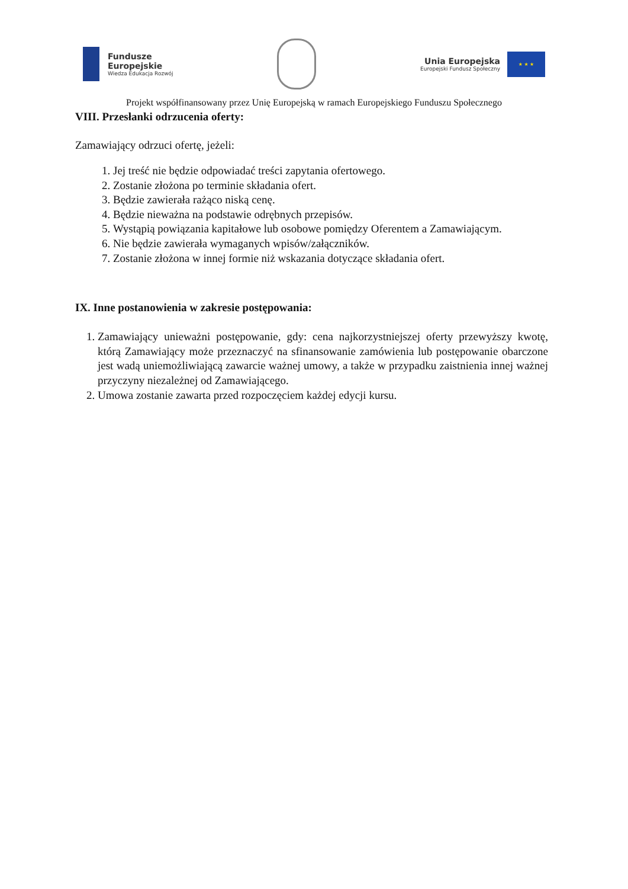Fundusze
Europejskie
Wiedza Edukacja Rozwój
Unia Europejska
Europejski Fundusz Społeczny
★ ★ ★
Projekt współfinansowany przez Unię Europejską w ramach Europejskiego Funduszu Społecznego
VIII. Przesłanki odrzucenia oferty:
Zamawiający odrzuci ofertę, jeżeli:
1. Jej treść nie będzie odpowiadać treści zapytania ofertowego.
2. Zostanie złożona po terminie składania ofert.
3. Będzie zawierała rażąco niską cenę.
4. Będzie nieważna na podstawie odrębnych przepisów.
5. Wystąpią powiązania kapitałowe lub osobowe pomiędzy Oferentem a Zamawiającym.
6. Nie będzie zawierała wymaganych wpisów/załączników.
7. Zostanie złożona w innej formie niż wskazania dotyczące składania ofert.
IX. Inne postanowienia w zakresie postępowania:
1. Zamawiający unieważni postępowanie, gdy: cena najkorzystniejszej oferty przewyższy kwotę, którą Zamawiający może przeznaczyć na sfinansowanie zamówienia lub postępowanie obarczone jest wadą uniemożliwiającą zawarcie ważnej umowy, a także w przypadku zaistnienia innej ważnej przyczyny niezależnej od Zamawiającego.
2. Umowa zostanie zawarta przed rozpoczęciem każdej edycji kursu.